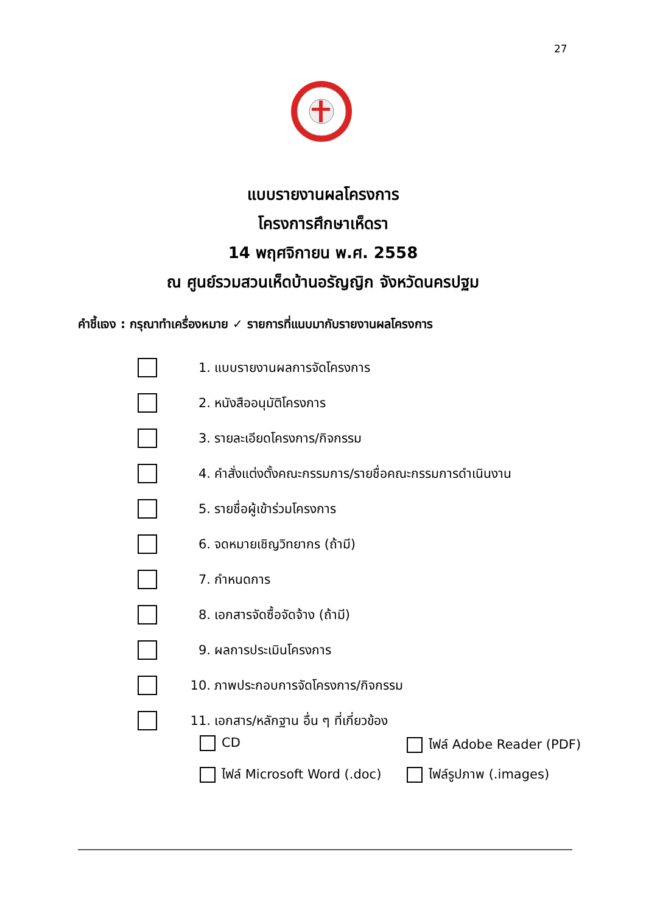27
แบบรายงานผลโครงการ
โครงการศึกษาเห็ดรา
14 พฤศจิกายน พ.ศ. 2558
ณ ศูนย์รวมสวนเห็ดบ้านอรัญญิก จังหวัดนครปฐม
คำชี้แจง : กรุณาทำเครื่องหมาย ✓ รายการที่แนบมากับรายงานผลโครงการ
1. แบบรายงานผลการจัดโครงการ
2. หนังสืออนุมัติโครงการ
3. รายละเอียดโครงการ/กิจกรรม
4. คำสั่งแต่งตั้งคณะกรรมการ/รายชื่อคณะกรรมการดำเนินงาน
5. รายชื่อผู้เข้าร่วมโครงการ
6. จดหมายเชิญวิทยากร (ถ้ามี)
7. กำหนดการ
8. เอกสารจัดซื้อจัดจ้าง (ถ้ามี)
9. ผลการประเมินโครงการ
10. ภาพประกอบการจัดโครงการ/กิจกรรม
11. เอกสาร/หลักฐาน อื่น ๆ ที่เกี่ยวข้อง
CD
ไฟล์ Adobe Reader (PDF)
ไฟล์ Microsoft Word (.doc)
ไฟล์รูปภาพ (.images)